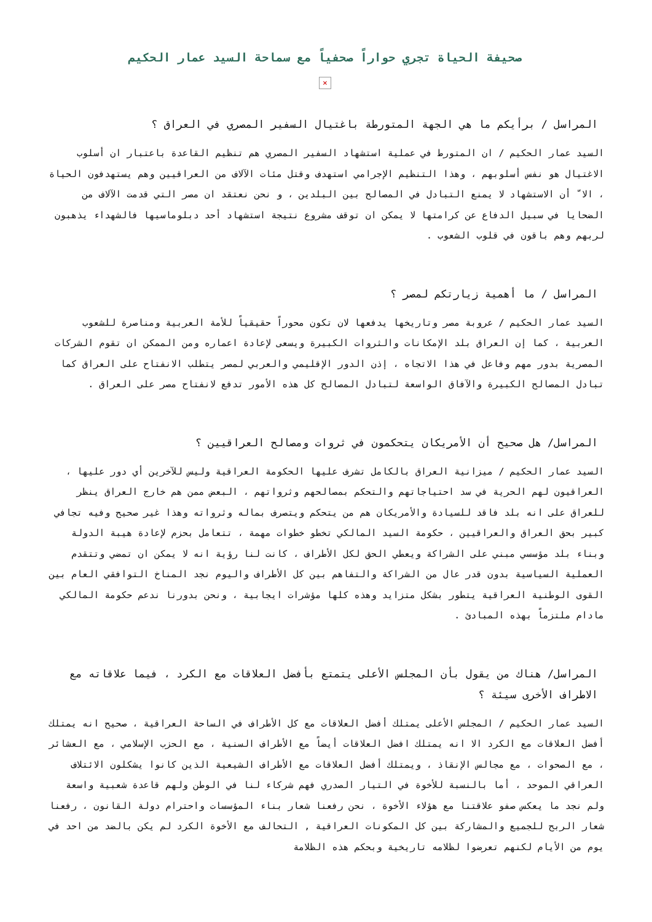صحيفة الحياة تجري حواراً صحفياً مع سماحة السيد عمار الحكيم
×
المراسل / برأيكم ما هي الجهة المتورطة باغتيال السفير المصري في العراق ؟
السيد عمار الحكيم / ان المتورط في عملية استشهاد السفير المصري هم تنظيم القاعدة باعتبار ان أسلوب الاغتيال هو نفس أسلوبهم ، وهذا التنظيم الإجرامي استهدف وقتل مئات الآلاف من العراقيين وهم يستهدفون الحياة ، الا ّ أن الاستشهاد لا يمنع التبادل في المصالح بين البلدين ، و نحن نعتقد ان مصر التي قدمت الآلاف من الضحايا في سبيل الدفاع عن كرامتها لا يمكن ان توقف مشروع نتيجة استشهاد أحد دبلوماسيها فالشهداء يذهبون لربهم وهم باقون في قلوب الشعوب .
المراسل / ما أهمية زيارتكم لمصر ؟
السيد عمار الحكيم / عروبة مصر وتاريخها يدفعها لان تكون محوراً حقيقياً للأمة العربية ومناصرة للشعوب العربية ، كما إن العراق بلد الإمكانات والثروات الكبيرة ويسعى لإعادة اعماره ومن الممكن ان تقوم الشركات المصرية بدور مهم وفاعل في هذا الاتجاه ، إذن الدور الإقليمي والعربي لمصر يتطلب الانفتاح على العراق كما تبادل المصالح الكبيرة والآفاق الواسعة لتبادل المصالح كل هذه الأمور تدفع لانفتاح مصر على العراق .
المراسل/ هل صحيح أن الأمريكان يتحكمون في ثروات ومصالح العراقيين ؟
السيد عمار الحكيم / ميزانية العراق بالكامل تشرف عليها الحكومة العراقية وليس للآخرين أي دور عليها ، العراقيون لهم الحرية في سد احتياجاتهم والتحكم بمصالحهم وثرواتهم ، البعض ممن هم خارج العراق ينظر للعراق على انه بلد فاقد للسيادة والأمريكان هم من يتحكم ويتصرف بماله وثرواته وهذا غير صحيح وفيه تجافي كبير بحق العراق والعراقيين ، حكومة السيد المالكي تخطو خطوات مهمة ، تتعامل بحزم لإعادة هيبة الدولة وبناء بلد مؤسسي مبني على الشراكة ويعطي الحق لكل الأطراف ، كانت لنا رؤية انه لا يمكن ان تمضي وتتقدم العملية السياسية بدون قدر عال من الشراكة والتفاهم بين كل الأطراف واليوم نجد المناخ التوافقي العام بين القوى الوطنية العراقية يتطور بشكل متزايد وهذه كلها مؤشرات ايجابية ، ونحن بدورنا ندعم حكومة المالكي مادام ملتزماً بهذه المبادئ .
المراسل/ هناك من يقول بأن المجلس الأعلى يتمتع بأفضل العلاقات مع الكرد ، فيما علاقاته مع الاطراف الأخرى سيئة ؟
السيد عمار الحكيم / المجلس الأعلى يمتلك أفضل العلاقات مع كل الأطراف في الساحة العراقية ، صحيح انه يمتلك أفضل العلاقات مع الكرد الا انه يمتلك افضل العلاقات أيضاً مع الأطراف السنية ، مع الحزب الإسلامي ، مع العشائر ، مع الصحوات ، مع مجالس الإنقاذ ، ويمتلك أفضل العلاقات مع الأطراف الشيعية الذين كانوا يشكلون الائتلاف العراقي الموحد ، أما بالنسبة للأخوة في التيار الصدري فهم شركاء لنا في الوطن ولهم قاعدة شعبية واسعة ولم نجد ما يعكس صفو علاقتنا مع هؤلاء الأخوة ، نحن رفعنا شعار بناء المؤسسات واحترام دولة القانون ، رفعنا شعار الربح للجميع والمشاركة بين كل المكونات العراقية , التحالف مع الأخوة الكرد لم يكن بالضد من احد في يوم من الأيام لكنهم تعرضوا لظلامه تاريخية وبحكم هذه الظلامة